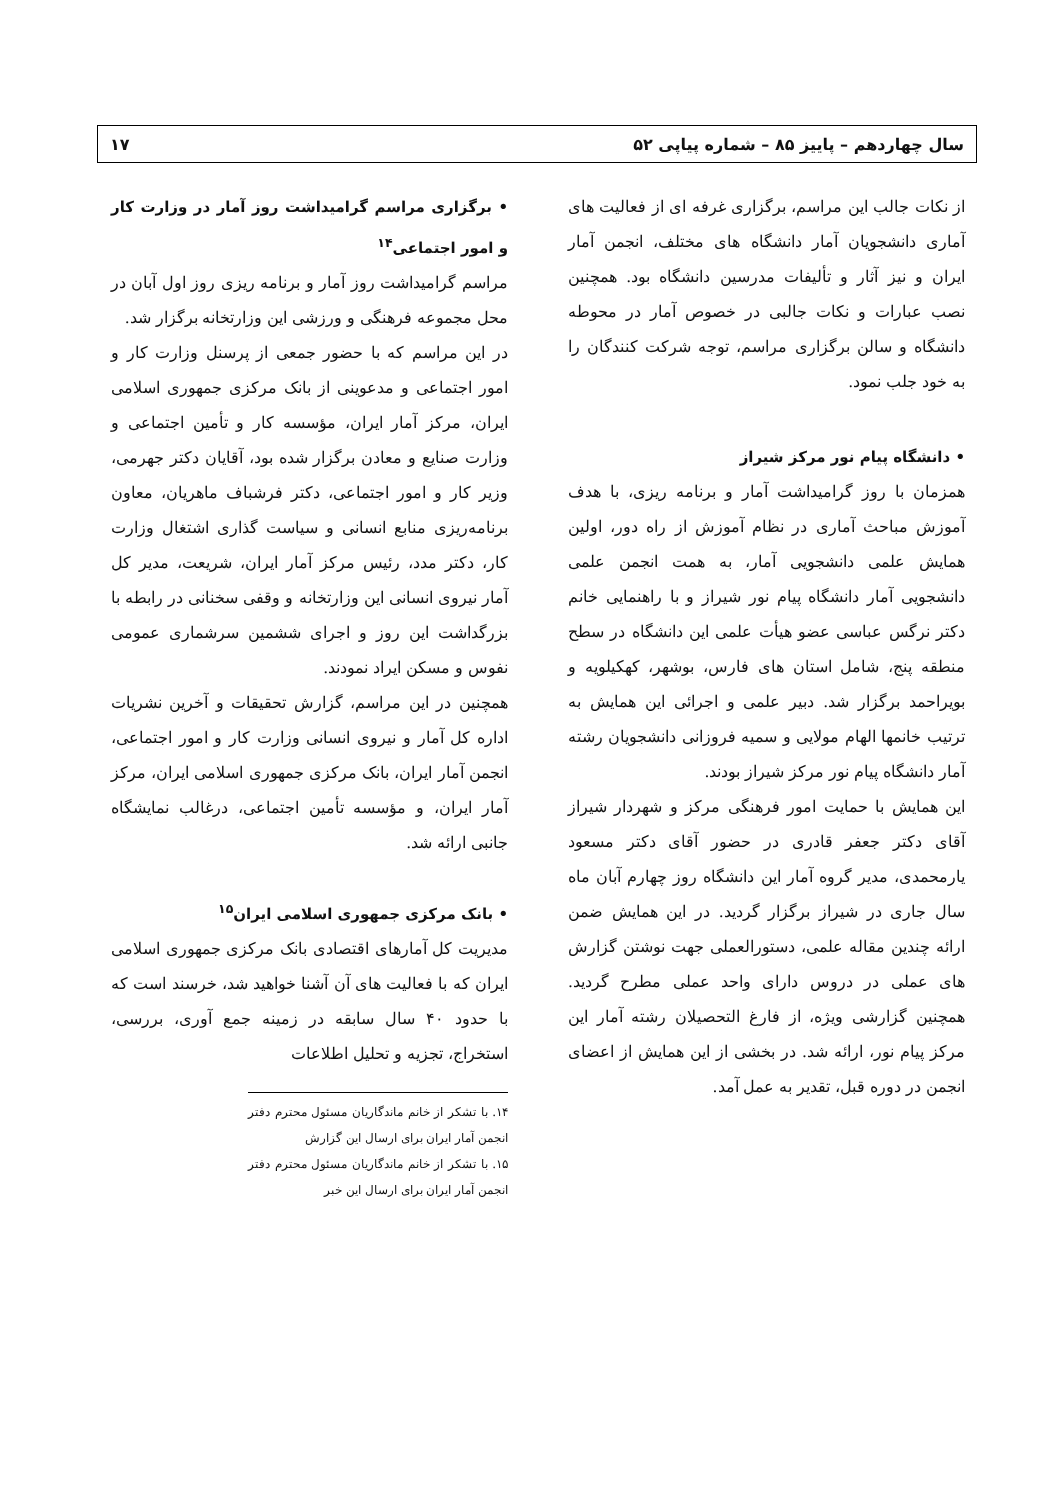سال چهاردهم – پاییز ۸۵ – شماره پیاپی ۵۲ ۱۷
از نکات جالب این مراسم، برگزاری غرفه ای از فعالیت های آماری دانشجویان آمار دانشگاه های مختلف، انجمن آمار ایران و نیز آثار و تألیفات مدرسین دانشگاه بود. همچنین نصب عبارات و نکات جالبی در خصوص آمار در محوطه دانشگاه و سالن برگزاری مراسم، توجه شرکت کنندگان را به خود جلب نمود.
• دانشگاه پیام نور مرکز شیراز
همزمان با روز گرامیداشت آمار و برنامه ریزی، با هدف آموزش مباحث آماری در نظام آموزش از راه دور، اولین همایش علمی دانشجویی آمار، به همت انجمن علمی دانشجویی آمار دانشگاه پیام نور شیراز و با راهنمایی خانم دکتر نرگس عباسی عضو هیأت علمی این دانشگاه در سطح منطقه پنج، شامل استان های فارس، بوشهر، کهکیلویه و بویراحمد برگزار شد. دبیر علمی و اجرائی این همایش به ترتیب خانمها الهام مولایی و سمیه فروزانی دانشجویان رشته آمار دانشگاه پیام نور مرکز شیراز بودند.
این همایش با حمایت امور فرهنگی مرکز و شهردار شیراز آقای دکتر جعفر قادری در حضور آقای دکتر مسعود یارمحمدی، مدیر گروه آمار این دانشگاه روز چهارم آبان ماه سال جاری در شیراز برگزار گردید. در این همایش ضمن ارائه چندین مقاله علمی، دستورالعملی جهت نوشتن گزارش های عملی در دروس دارای واحد عملی مطرح گردید. همچنین گزارشی ویژه، از فارغ التحصیلان رشته آمار این مرکز پیام نور، ارائه شد. در بخشی از این همایش از اعضای انجمن در دوره قبل، تقدیر به عمل آمد.
• برگزاری مراسم گرامیداشت روز آمار در وزارت کار و امور اجتماعی<sup>۱۴</sup>
مراسم گرامیداشت روز آمار و برنامه ریزی روز اول آبان در محل مجموعه فرهنگی و ورزشی این وزارتخانه برگزار شد.
در این مراسم که با حضور جمعی از پرسنل وزارت کار و امور اجتماعی و مدعوینی از بانک مرکزی جمهوری اسلامی ایران، مرکز آمار ایران، مؤسسه کار و تأمین اجتماعی و وزارت صنایع و معادن برگزار شده بود، آقایان دکتر جهرمی، وزیر کار و امور اجتماعی، دکتر فرشباف ماهریان، معاون برنامه‌ریزی منابع انسانی و سیاست گذاری اشتغال وزارت کار، دکتر مدد، رئیس مرکز آمار ایران، شریعت، مدیر کل آمار نیروی انسانی این وزارتخانه و وقفی سخنانی در رابطه با بزرگداشت این روز و اجرای ششمین سرشماری عمومی نفوس و مسکن ایراد نمودند.
همچنین در این مراسم، گزارش تحقیقات و آخرین نشریات اداره کل آمار و نیروی انسانی وزارت کار و امور اجتماعی، انجمن آمار ایران، بانک مرکزی جمهوری اسلامی ایران، مرکز آمار ایران، و مؤسسه تأمین اجتماعی، درغالب نمایشگاه جانبی ارائه شد.
• بانک مرکزی جمهوری اسلامی ایران<sup>۱۵</sup>
مدیریت کل آمارهای اقتصادی بانک مرکزی جمهوری اسلامی ایران که با فعالیت های آن آشنا خواهید شد، خرسند است که با حدود ۴۰ سال سابقه در زمینه جمع آوری، بررسی، استخراج، تجزیه و تحلیل اطلاعات
۱۴. با تشکر از خانم ماندگاریان مسئول محترم دفتر انجمن آمار ایران برای ارسال این گزارش
۱۵. با تشکر از خانم ماندگاریان مسئول محترم دفتر انجمن آمار ایران برای ارسال این خبر